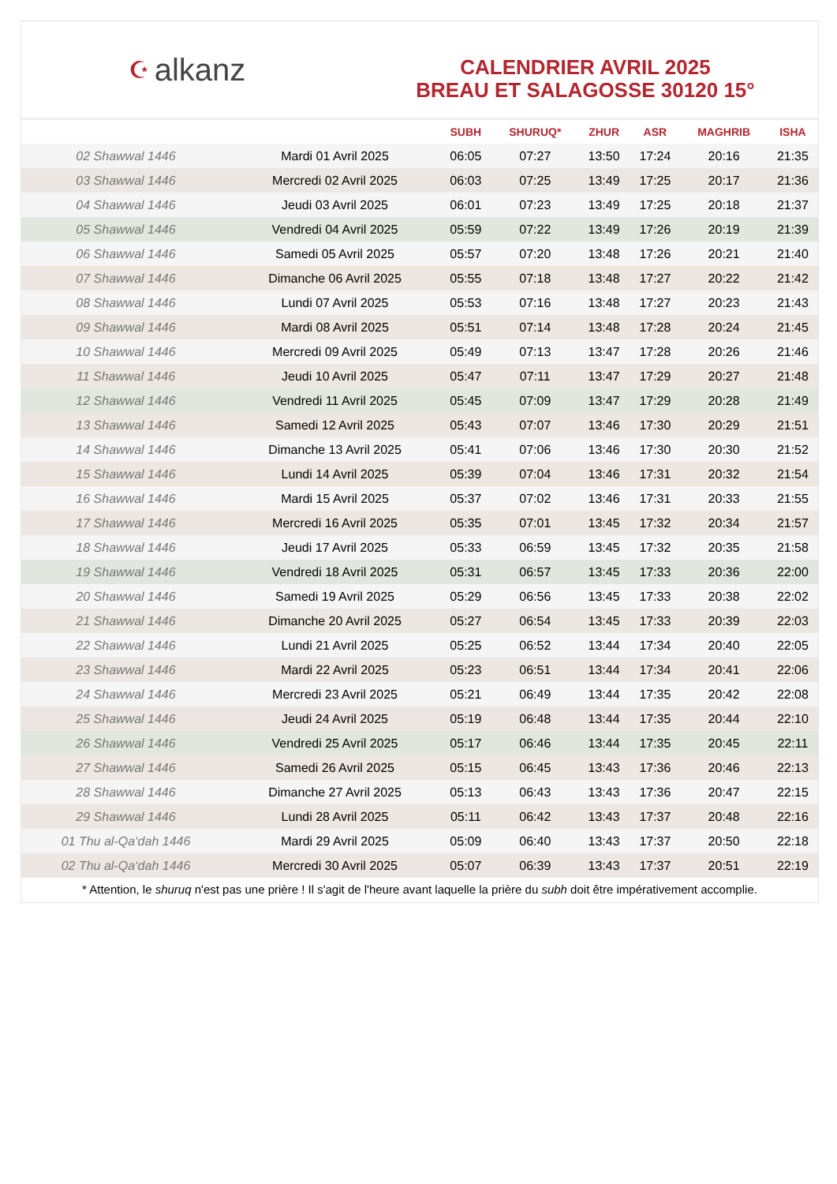☪ alkanz
CALENDRIER AVRIL 2025
BREAU ET SALAGOSSE 30120 15°
| | | SUBH | SHURUQ* | ZHUR | ASR | MAGHRIB | ISHA |
| --- | --- | --- | --- | --- | --- | --- | --- |
| 02 Shawwal 1446 | Mardi 01 Avril 2025 | 06:05 | 07:27 | 13:50 | 17:24 | 20:16 | 21:35 |
| 03 Shawwal 1446 | Mercredi 02 Avril 2025 | 06:03 | 07:25 | 13:49 | 17:25 | 20:17 | 21:36 |
| 04 Shawwal 1446 | Jeudi 03 Avril 2025 | 06:01 | 07:23 | 13:49 | 17:25 | 20:18 | 21:37 |
| 05 Shawwal 1446 | Vendredi 04 Avril 2025 | 05:59 | 07:22 | 13:49 | 17:26 | 20:19 | 21:39 |
| 06 Shawwal 1446 | Samedi 05 Avril 2025 | 05:57 | 07:20 | 13:48 | 17:26 | 20:21 | 21:40 |
| 07 Shawwal 1446 | Dimanche 06 Avril 2025 | 05:55 | 07:18 | 13:48 | 17:27 | 20:22 | 21:42 |
| 08 Shawwal 1446 | Lundi 07 Avril 2025 | 05:53 | 07:16 | 13:48 | 17:27 | 20:23 | 21:43 |
| 09 Shawwal 1446 | Mardi 08 Avril 2025 | 05:51 | 07:14 | 13:48 | 17:28 | 20:24 | 21:45 |
| 10 Shawwal 1446 | Mercredi 09 Avril 2025 | 05:49 | 07:13 | 13:47 | 17:28 | 20:26 | 21:46 |
| 11 Shawwal 1446 | Jeudi 10 Avril 2025 | 05:47 | 07:11 | 13:47 | 17:29 | 20:27 | 21:48 |
| 12 Shawwal 1446 | Vendredi 11 Avril 2025 | 05:45 | 07:09 | 13:47 | 17:29 | 20:28 | 21:49 |
| 13 Shawwal 1446 | Samedi 12 Avril 2025 | 05:43 | 07:07 | 13:46 | 17:30 | 20:29 | 21:51 |
| 14 Shawwal 1446 | Dimanche 13 Avril 2025 | 05:41 | 07:06 | 13:46 | 17:30 | 20:30 | 21:52 |
| 15 Shawwal 1446 | Lundi 14 Avril 2025 | 05:39 | 07:04 | 13:46 | 17:31 | 20:32 | 21:54 |
| 16 Shawwal 1446 | Mardi 15 Avril 2025 | 05:37 | 07:02 | 13:46 | 17:31 | 20:33 | 21:55 |
| 17 Shawwal 1446 | Mercredi 16 Avril 2025 | 05:35 | 07:01 | 13:45 | 17:32 | 20:34 | 21:57 |
| 18 Shawwal 1446 | Jeudi 17 Avril 2025 | 05:33 | 06:59 | 13:45 | 17:32 | 20:35 | 21:58 |
| 19 Shawwal 1446 | Vendredi 18 Avril 2025 | 05:31 | 06:57 | 13:45 | 17:33 | 20:36 | 22:00 |
| 20 Shawwal 1446 | Samedi 19 Avril 2025 | 05:29 | 06:56 | 13:45 | 17:33 | 20:38 | 22:02 |
| 21 Shawwal 1446 | Dimanche 20 Avril 2025 | 05:27 | 06:54 | 13:45 | 17:33 | 20:39 | 22:03 |
| 22 Shawwal 1446 | Lundi 21 Avril 2025 | 05:25 | 06:52 | 13:44 | 17:34 | 20:40 | 22:05 |
| 23 Shawwal 1446 | Mardi 22 Avril 2025 | 05:23 | 06:51 | 13:44 | 17:34 | 20:41 | 22:06 |
| 24 Shawwal 1446 | Mercredi 23 Avril 2025 | 05:21 | 06:49 | 13:44 | 17:35 | 20:42 | 22:08 |
| 25 Shawwal 1446 | Jeudi 24 Avril 2025 | 05:19 | 06:48 | 13:44 | 17:35 | 20:44 | 22:10 |
| 26 Shawwal 1446 | Vendredi 25 Avril 2025 | 05:17 | 06:46 | 13:44 | 17:35 | 20:45 | 22:11 |
| 27 Shawwal 1446 | Samedi 26 Avril 2025 | 05:15 | 06:45 | 13:43 | 17:36 | 20:46 | 22:13 |
| 28 Shawwal 1446 | Dimanche 27 Avril 2025 | 05:13 | 06:43 | 13:43 | 17:36 | 20:47 | 22:15 |
| 29 Shawwal 1446 | Lundi 28 Avril 2025 | 05:11 | 06:42 | 13:43 | 17:37 | 20:48 | 22:16 |
| 01 Thu al-Qa‘dah 1446 | Mardi 29 Avril 2025 | 05:09 | 06:40 | 13:43 | 17:37 | 20:50 | 22:18 |
| 02 Thu al-Qa‘dah 1446 | Mercredi 30 Avril 2025 | 05:07 | 06:39 | 13:43 | 17:37 | 20:51 | 22:19 |
* Attention, le shuruq n'est pas une prière ! Il s'agit de l'heure avant laquelle la prière du subh doit être impérativement accomplie.